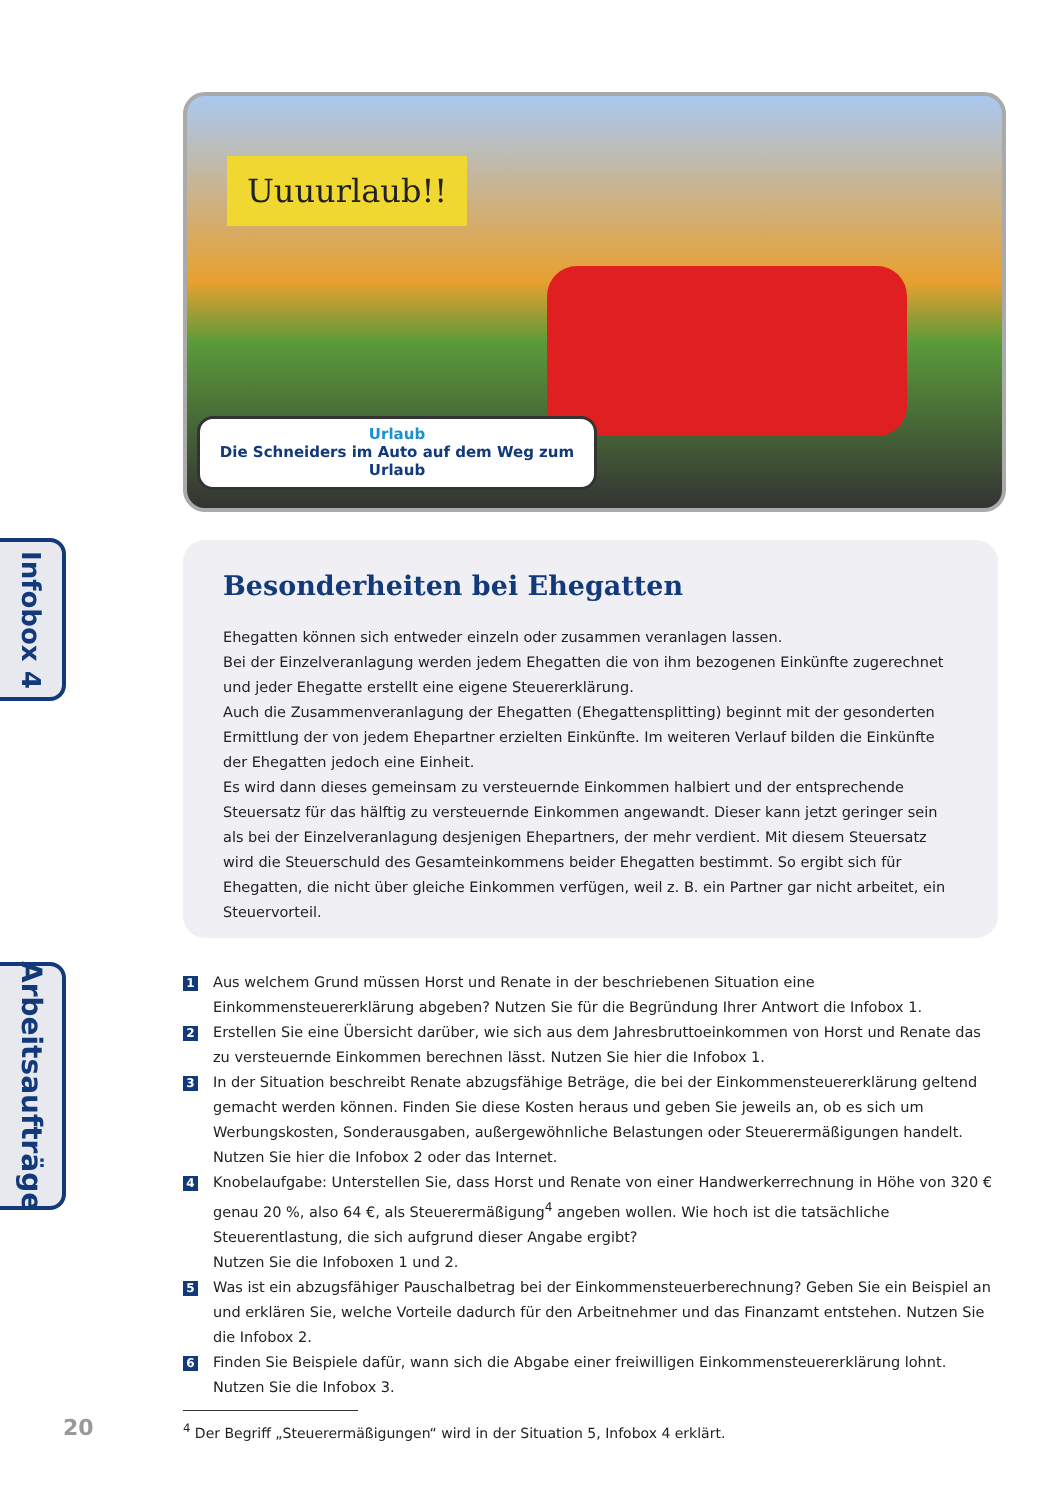Uuuurlaub!!
Urlaub
Die Schneiders im Auto auf dem Weg zum Urlaub
Infobox 4
Besonderheiten bei Ehegatten
Ehegatten können sich entweder einzeln oder zusammen veranlagen lassen.
Bei der Einzelveranlagung werden jedem Ehegatten die von ihm bezogenen Einkünfte zugerechnet und jeder Ehegatte erstellt eine eigene Steuererklärung.
Auch die Zusammenveranlagung der Ehegatten (Ehegattensplitting) beginnt mit der gesonderten Ermittlung der von jedem Ehepartner erzielten Einkünfte. Im weiteren Verlauf bilden die Einkünfte der Ehegatten jedoch eine Einheit.
Es wird dann dieses gemeinsam zu versteuernde Einkommen halbiert und der entsprechende Steuersatz für das hälftig zu versteuernde Einkommen angewandt. Dieser kann jetzt geringer sein als bei der Einzelveranlagung desjenigen Ehepartners, der mehr verdient. Mit diesem Steuersatz wird die Steuerschuld des Gesamteinkommens beider Ehegatten bestimmt. So ergibt sich für Ehegatten, die nicht über gleiche Einkommen verfügen, weil z. B. ein Partner gar nicht arbeitet, ein Steuervorteil.
Arbeitsaufträge
1
Aus welchem Grund müssen Horst und Renate in der beschriebenen Situation eine Einkommensteuererklärung abgeben? Nutzen Sie für die Begründung Ihrer Antwort die Infobox 1.
2
Erstellen Sie eine Übersicht darüber, wie sich aus dem Jahresbruttoeinkommen von Horst und Renate das zu versteuernde Einkommen berechnen lässt. Nutzen Sie hier die Infobox 1.
3
In der Situation beschreibt Renate abzugsfähige Beträge, die bei der Einkommensteuererklärung geltend gemacht werden können. Finden Sie diese Kosten heraus und geben Sie jeweils an, ob es sich um Werbungskosten, Sonderausgaben, außergewöhnliche Belastungen oder Steuerermäßigungen handelt. Nutzen Sie hier die Infobox 2 oder das Internet.
4
Knobelaufgabe: Unterstellen Sie, dass Horst und Renate von einer Handwerkerrechnung in Höhe von 320 € genau 20 %, also 64 €, als Steuerermäßigung<sup>4</sup> angeben wollen. Wie hoch ist die tatsächliche Steuerentlastung, die sich aufgrund dieser Angabe ergibt?
Nutzen Sie die Infoboxen 1 und 2.
5
Was ist ein abzugsfähiger Pauschalbetrag bei der Einkommensteuerberechnung? Geben Sie ein Beispiel an und erklären Sie, welche Vorteile dadurch für den Arbeitnehmer und das Finanzamt entstehen. Nutzen Sie die Infobox 2.
6
Finden Sie Beispiele dafür, wann sich die Abgabe einer freiwilligen Einkommensteuererklärung lohnt. Nutzen Sie die Infobox 3.
20 <sup>4</sup> Der Begriff „Steuerermäßigungen“ wird in der Situation 5, Infobox 4 erklärt.